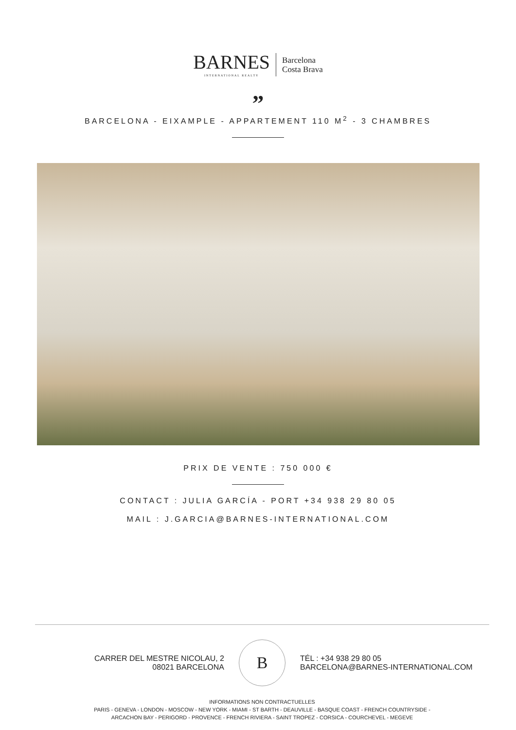BARNES
INTERNATIONAL REALTY
Barcelona
Costa Brava
”
BARCELONA - EIXAMPLE - APPARTEMENT 110 M<sup>2</sup> - 3 CHAMBRES
PRIX DE VENTE : 750 000 €
CONTACT : JULIA GARCÍA - PORT +34 938 29 80 05
MAIL : J.GARCIA@BARNES-INTERNATIONAL.COM
CARRER DEL MESTRE NICOLAU, 2
08021 BARCELONA
B
TÉL : +34 938 29 80 05
BARCELONA@BARNES-INTERNATIONAL.COM
INFORMATIONS NON CONTRACTUELLES
PARIS - GENEVA - LONDON - MOSCOW - NEW YORK - MIAMI - ST BARTH - DEAUVILLE - BASQUE COAST - FRENCH COUNTRYSIDE -
ARCACHON BAY - PERIGORD - PROVENCE - FRENCH RIVIERA - SAINT TROPEZ - CORSICA - COURCHEVEL - MEGEVE